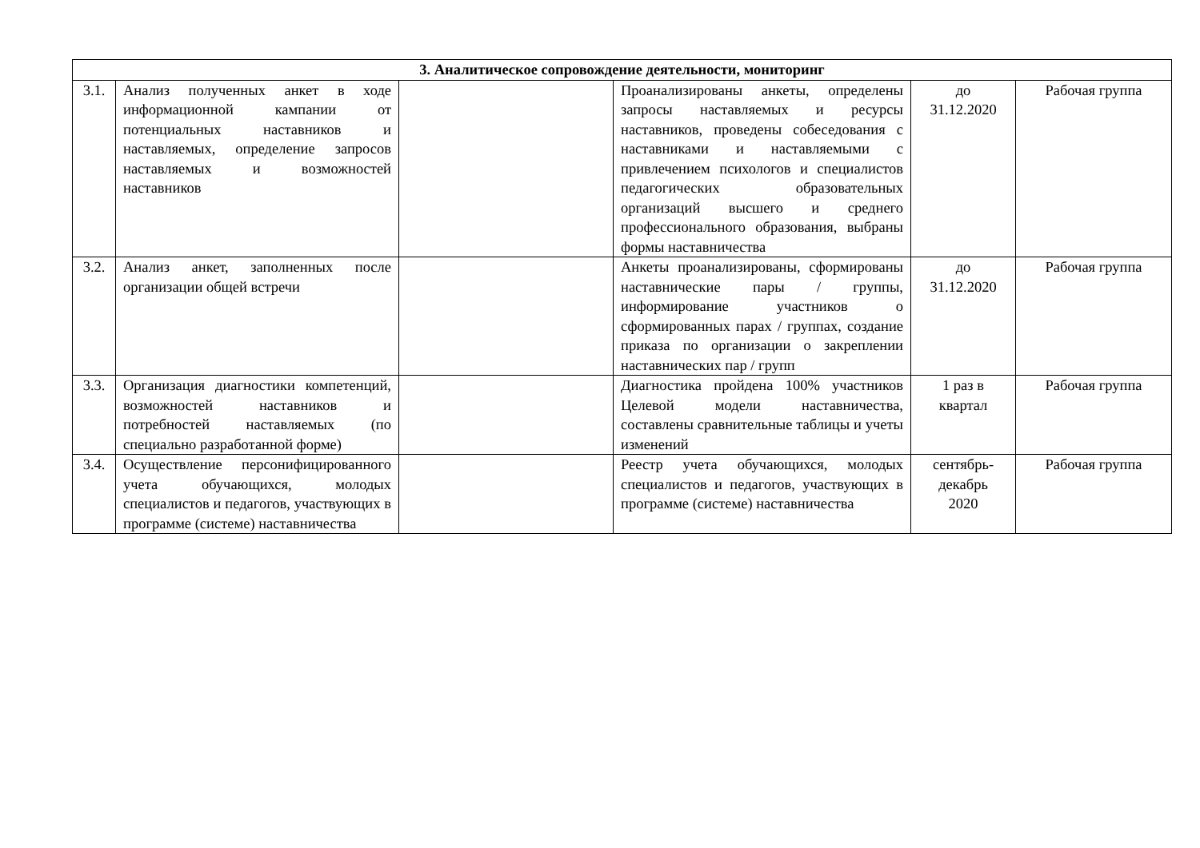| 3. Аналитическое сопровождение деятельности, мониторинг | | | | | |
| --- | --- | --- | --- | --- | --- |
| 3.1. | Анализ полученных анкет в ходе информационной кампании от потенциальных наставников и наставляемых, определение запросов наставляемых и возможностей наставников | | Проанализированы анкеты, определены запросы наставляемых и ресурсы наставников, проведены собеседования с наставниками и наставляемыми с привлечением психологов и специалистов педагогических образовательных организаций высшего и среднего профессионального образования, выбраны формы наставничества | до 31.12.2020 | Рабочая группа |
| 3.2. | Анализ анкет, заполненных после организации общей встречи | | Анкеты проанализированы, сформированы наставнические пары / группы, информирование участников о сформированных парах / группах, создание приказа по организации о закреплении наставнических пар / групп | до 31.12.2020 | Рабочая группа |
| 3.3. | Организация диагностики компетенций, возможностей наставников и потребностей наставляемых (по специально разработанной форме) | | Диагностика пройдена 100% участников Целевой модели наставничества, составлены сравнительные таблицы и учеты изменений | 1 раз в квартал | Рабочая группа |
| 3.4. | Осуществление персонифицированного учета обучающихся, молодых специалистов и педагогов, участвующих в программе (системе) наставничества | | Реестр учета обучающихся, молодых специалистов и педагогов, участвующих в программе (системе) наставничества | сентябрь- декабрь 2020 | Рабочая группа |